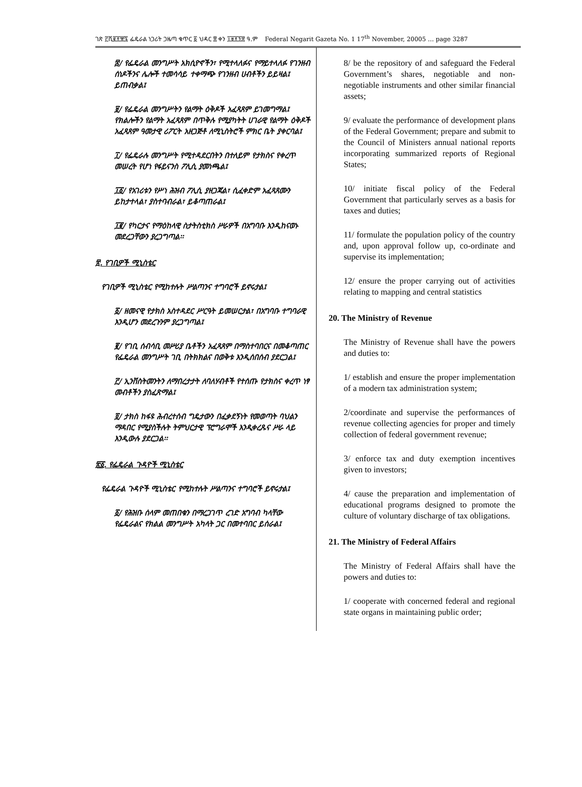ገጽ ፫ሺ፪፻፹፯ ፌዴራል ነጋሪት ጋዜጣ ቁጥር ፩ ህዳር ፰ ቀን ፲፱፻፺፰ ዓ.ም Federal Negarit Gazeta No. 1 17<sup>th</sup> November, 20005 … page 3287
፰/ የፌዴራል መንግሥት አክሲዮኖችን፣ የሚተላለፉና የማይተላለፉ የገንዘብ ሰነዶችንና ሌሎች ተመሳሳይ ተቀማጭ የገንዘብ ሀብቶችን ይይዛል፤ ይጠብቃል፤
፱/ የፌዴራል መንግሥትን የልማት ዕቅዶች አፈጻጸም ይገመግማል፤ የክልሎችን የልማት አፈጻጸም በጥቅሉ የሚያካትት ሀገራዊ የልማት ዕቅዶች አፈጻጸም ዓመታዊ ሪፖርት አዘጋጅቶ ለሚኒስትሮች ምክር ቤት ያቀርባል፤
፲/ የፌዴራሉ መንግሥት የሚተዳደርበትን በተለይም የታክስና የቀረጥ መሠረት የሆነ የፋይናንስ ፖሊሲ ያመነጫል፤
፲፩/ የአገሪቱን የሥነ ሕዝብ ፖሊሲ ያዘጋጃል፣ ሲፈቀድም አፈጻጸሙን ይከታተላል፣ ያስተባብራል፣ ይቆጣጠራል፤
፲፪/ የካርታና የማዕከላዊ ስታትስቲክስ ሥራዎች በአግባቡ እንዲከናወኑ መደረጋቸውን ያረጋግጣል፡፡
፳. የገቢዎች ሚኒስቴር
የገቢዎች ሚኒስቴር የሚከተሉት ሥልጣንና ተግባሮች ይኖሩታል፤
፩/ ዘመናዊ የታክስ አስተዳደር ሥርዓት ይመሠርታል፣ በአግባቡ ተግባራዊ እንዲሆን መደረጉንም ያረጋግጣል፤
፪/ የገቢ ሰብሳቢ መሥሪያ ቤቶችን አፈጻጸም በማስተባበርና በመቆጣጠር የፌዴራል መንግሥት ገቢ በትክክልና በወቅቱ እንዲሰበሰብ ያደርጋል፤
፫/ ኢንቨስትመንትን ለማበረታታት ለባለሃብቶች የተሰጡ የታክስና ቀረጥ ነፃ መብቶችን ያስፈጽማል፤
፬/ ታክስ ከፋዩ ሕብረተሰብ ግዴታውን በፈቃደኝነት የመወጣት ባህልን ማዳበር የሚያስችሉት ትምህርታዊ ፕሮግራሞች እንዲቀረጹና ሥራ ላይ እንዲውሉ ያደርጋል፡፡
፳፩. የፌዴራል ጉዳዮች ሚኒስቴር
የፌዴራል ጉዳዮች ሚኒስቴር የሚከተሉት ሥልጣንና ተግባሮች ይኖሩታል፤
፩/ የሕዝቡ ሰላም መጠበቁን በማረጋገጥ ረገድ አግባብ ካላቸው የፌዴራልና የክልል መንግሥት አካላት ጋር በመተባበር ይሰራል፤
8/ be the repository of and safeguard the Federal Government’s shares, negotiable and non-negotiable instruments and other similar financial assets;
9/ evaluate the performance of development plans of the Federal Government; prepare and submit to the Council of Ministers annual national reports incorporating summarized reports of Regional States;
10/ initiate fiscal policy of the Federal Government that particularly serves as a basis for taxes and duties;
11/ formulate the population policy of the country and, upon approval follow up, co-ordinate and supervise its implementation;
12/ ensure the proper carrying out of activities relating to mapping and central statistics
20. The Ministry of Revenue
The Ministry of Revenue shall have the powers and duties to:
1/ establish and ensure the proper implementation of a modern tax administration system;
2/coordinate and supervise the performances of revenue collecting agencies for proper and timely collection of federal government revenue;
3/ enforce tax and duty exemption incentives given to investors;
4/ cause the preparation and implementation of educational programs designed to promote the culture of voluntary discharge of tax obligations.
21. The Ministry of Federal Affairs
The Ministry of Federal Affairs shall have the powers and duties to:
1/ cooperate with concerned federal and regional state organs in maintaining public order;